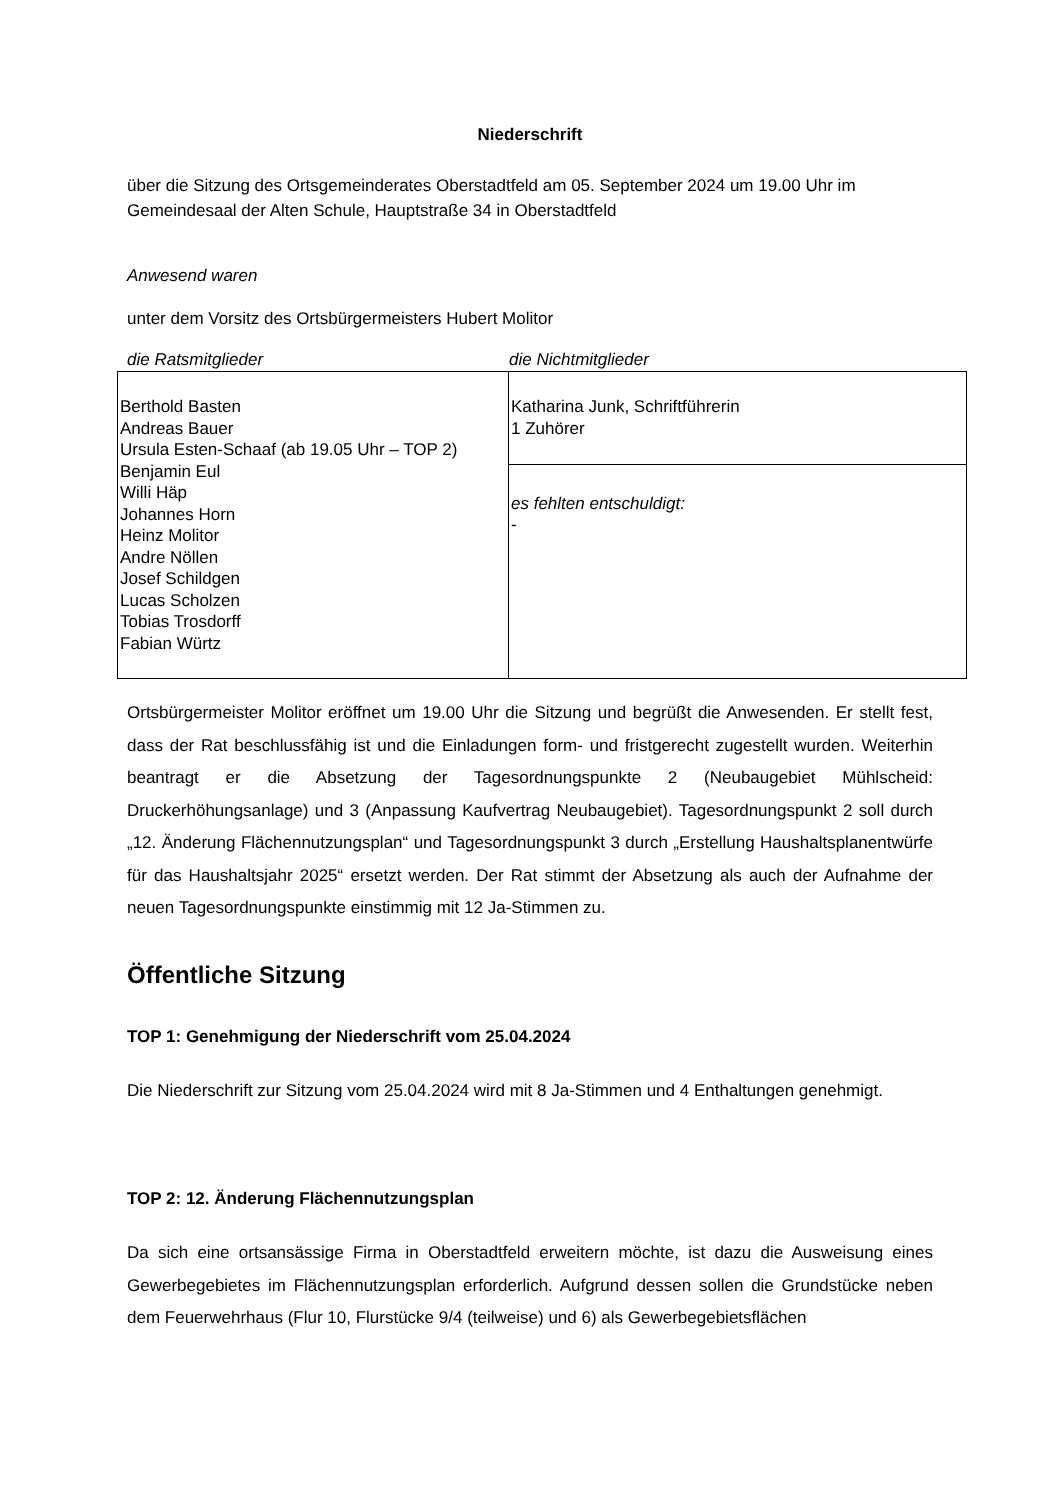Niederschrift
über die Sitzung des Ortsgemeinderates Oberstadtfeld am 05. September 2024 um 19.00 Uhr im Gemeindesaal der Alten Schule, Hauptstraße 34 in Oberstadtfeld
Anwesend waren
unter dem Vorsitz des Ortsbürgermeisters Hubert Molitor
die Ratsmitglieder die Nichtmitglieder
| Berthold Basten Andreas Bauer Ursula Esten-Schaaf (ab 19.05 Uhr – TOP 2) Benjamin Eul Willi Häp Johannes Horn Heinz Molitor Andre Nöllen Josef Schildgen Lucas Scholzen Tobias Trosdorff Fabian Würtz | Katharina Junk, Schriftführerin 1 Zuhörer |
| | es fehlten entschuldigt: - |
Ortsbürgermeister Molitor eröffnet um 19.00 Uhr die Sitzung und begrüßt die Anwesenden. Er stellt fest, dass der Rat beschlussfähig ist und die Einladungen form- und fristgerecht zugestellt wurden. Weiterhin beantragt er die Absetzung der Tagesordnungspunkte 2 (Neubaugebiet Mühlscheid: Druckerhöhungsanlage) und 3 (Anpassung Kaufvertrag Neubaugebiet). Tagesordnungspunkt 2 soll durch „12. Änderung Flächennutzungsplan“ und Tagesordnungspunkt 3 durch „Erstellung Haushaltsplanentwürfe für das Haushaltsjahr 2025“ ersetzt werden. Der Rat stimmt der Absetzung als auch der Aufnahme der neuen Tagesordnungspunkte einstimmig mit 12 Ja-Stimmen zu.
Öffentliche Sitzung
TOP 1: Genehmigung der Niederschrift vom 25.04.2024
Die Niederschrift zur Sitzung vom 25.04.2024 wird mit 8 Ja-Stimmen und 4 Enthaltungen genehmigt.
TOP 2: 12. Änderung Flächennutzungsplan
Da sich eine ortsansässige Firma in Oberstadtfeld erweitern möchte, ist dazu die Ausweisung eines Gewerbegebietes im Flächennutzungsplan erforderlich. Aufgrund dessen sollen die Grundstücke neben dem Feuerwehrhaus (Flur 10, Flurstücke 9/4 (teilweise) und 6) als Gewerbegebietsflächen